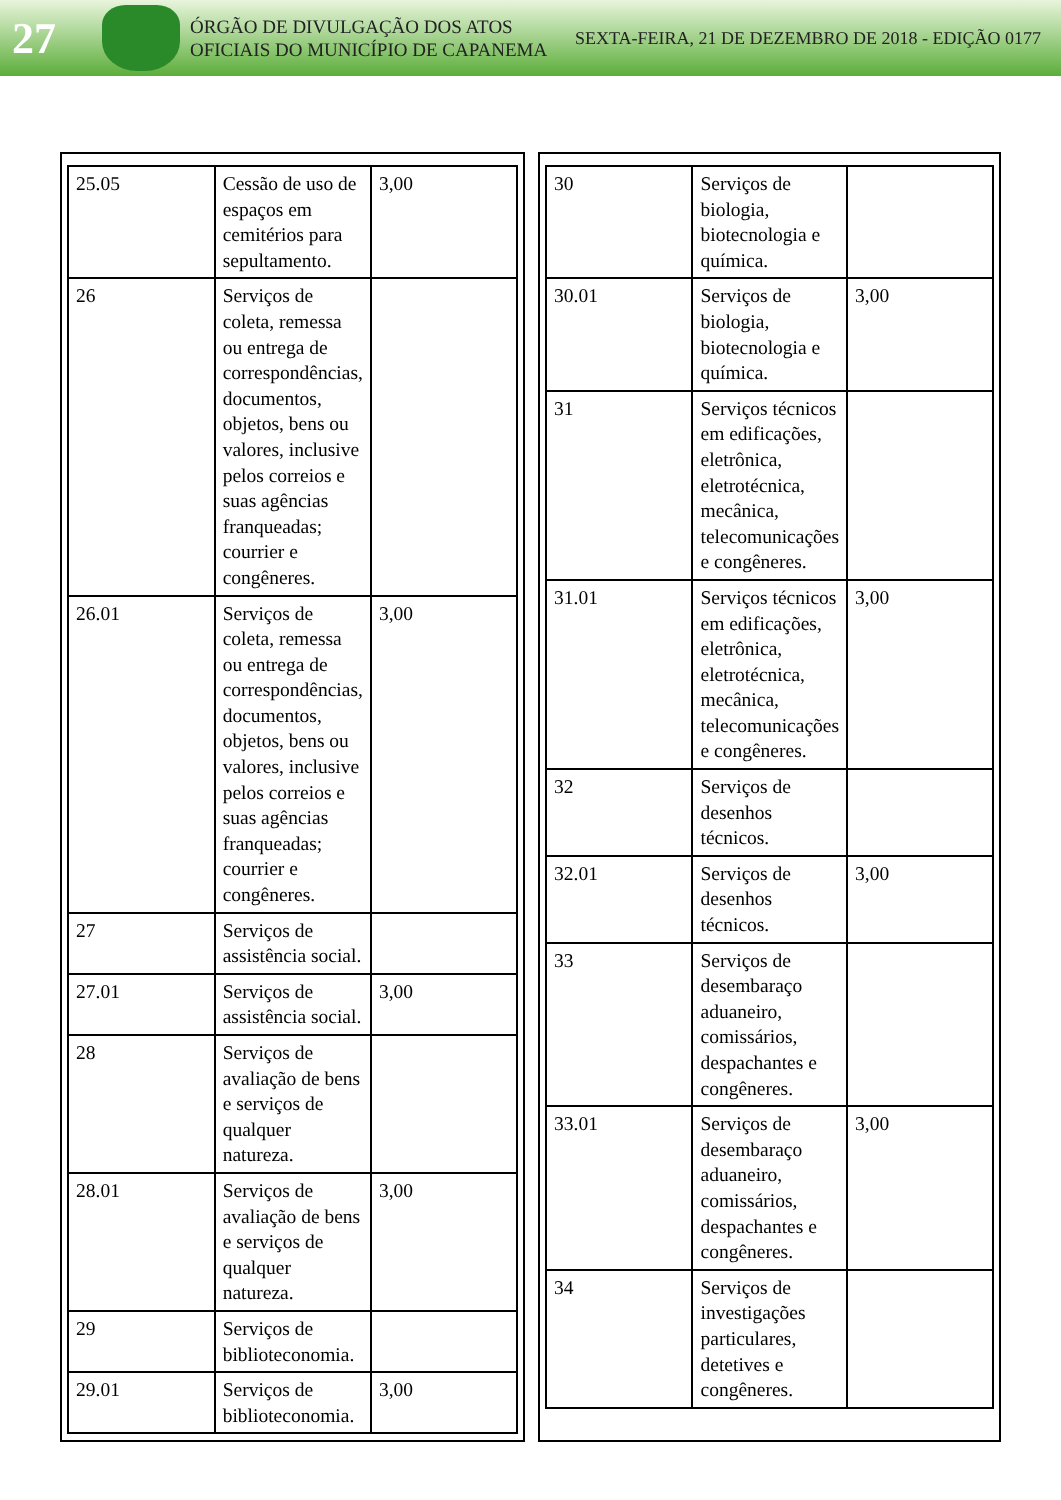27
ÓRGÃO DE DIVULGAÇÃO DOS ATOS OFICIAIS DO MUNICÍPIO DE CAPANEMA
SEXTA-FEIRA, 21 DE DEZEMBRO DE 2018 - EDIÇÃO 0177
| 25.05 | Cessão de uso de espaços em cemitérios para sepultamento. | 3,00 |
| 26 | Serviços de coleta, remessa ou entrega de correspondências, documentos, objetos, bens ou valores, inclusive pelos correios e suas agências franqueadas; courrier e congêneres. | |
| 26.01 | Serviços de coleta, remessa ou entrega de correspondências, documentos, objetos, bens ou valores, inclusive pelos correios e suas agências franqueadas; courrier e congêneres. | 3,00 |
| 27 | Serviços de assistência social. | |
| 27.01 | Serviços de assistência social. | 3,00 |
| 28 | Serviços de avaliação de bens e serviços de qualquer natureza. | |
| 28.01 | Serviços de avaliação de bens e serviços de qualquer natureza. | 3,00 |
| 29 | Serviços de biblioteconomia. | |
| 29.01 | Serviços de biblioteconomia. | 3,00 |
| 30 | Serviços de biologia, biotecnologia e química. | |
| 30.01 | Serviços de biologia, biotecnologia e química. | 3,00 |
| 31 | Serviços técnicos em edificações, eletrônica, eletrotécnica, mecânica, telecomunicações e congêneres. | |
| 31.01 | Serviços técnicos em edificações, eletrônica, eletrotécnica, mecânica, telecomunicações e congêneres. | 3,00 |
| 32 | Serviços de desenhos técnicos. | |
| 32.01 | Serviços de desenhos técnicos. | 3,00 |
| 33 | Serviços de desembaraço aduaneiro, comissários, despachantes e congêneres. | |
| 33.01 | Serviços de desembaraço aduaneiro, comissários, despachantes e congêneres. | 3,00 |
| 34 | Serviços de investigações particulares, detetives e congêneres. | |